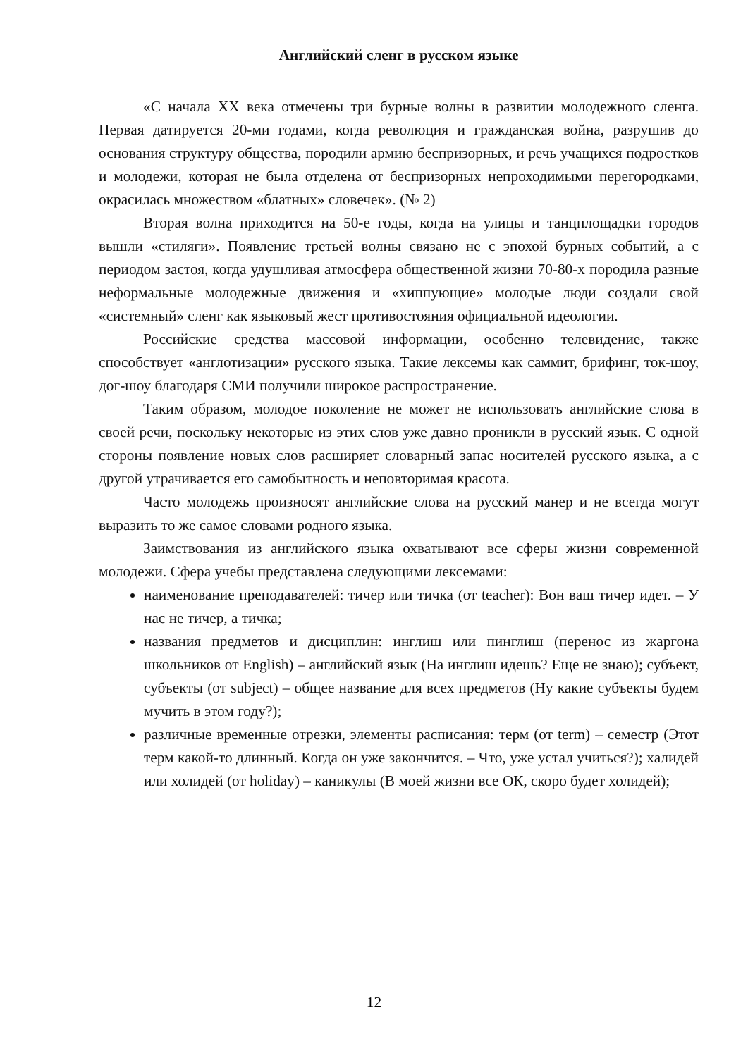Английский сленг в русском языке
«С начала XX века отмечены три бурные волны в развитии молодежного сленга. Первая датируется 20-ми годами, когда революция и гражданская война, разрушив до основания структуру общества, породили армию беспризорных, и речь учащихся подростков и молодежи, которая не была отделена от беспризорных непроходимыми перегородками, окрасилась множеством «блатных» словечек». (№ 2)
Вторая волна приходится на 50-е годы, когда на улицы и танцплощадки городов вышли «стиляги». Появление третьей волны связано не с эпохой бурных событий, а с периодом застоя, когда удушливая атмосфера общественной жизни 70-80-х породила разные неформальные молодежные движения и «хиппующие» молодые люди создали свой «системный» сленг как языковый жест противостояния официальной идеологии.
Российские средства массовой информации, особенно телевидение, также способствует «англотизации» русского языка. Такие лексемы как саммит, брифинг, ток-шоу, дог-шоу благодаря СМИ получили широкое распространение.
Таким образом, молодое поколение не может не использовать английские слова в своей речи, поскольку некоторые из этих слов уже давно проникли в русский язык. С одной стороны появление новых слов расширяет словарный запас носителей русского языка, а с другой утрачивается его самобытность и неповторимая красота.
Часто молодежь произносят английские слова на русский манер и не всегда могут выразить то же самое словами родного языка.
Заимствования из английского языка охватывают все сферы жизни современной молодежи. Сфера учебы представлена следующими лексемами:
наименование преподавателей: тичер или тичка (от teacher): Вон ваш тичер идет. – У нас не тичер, а тичка;
названия предметов и дисциплин: инглиш или пинглиш (перенос из жаргона школьников от English) – английский язык (На инглиш идешь? Еще не знаю); субъект, субъекты (от subject) – общее название для всех предметов (Ну какие субъекты будем мучить в этом году?);
различные временные отрезки, элементы расписания: терм (от term) – семестр (Этот терм какой-то длинный. Когда он уже закончится. – Что, уже устал учиться?); халидей или холидей (от holiday) – каникулы (В моей жизни все ОК, скоро будет холидей);
12